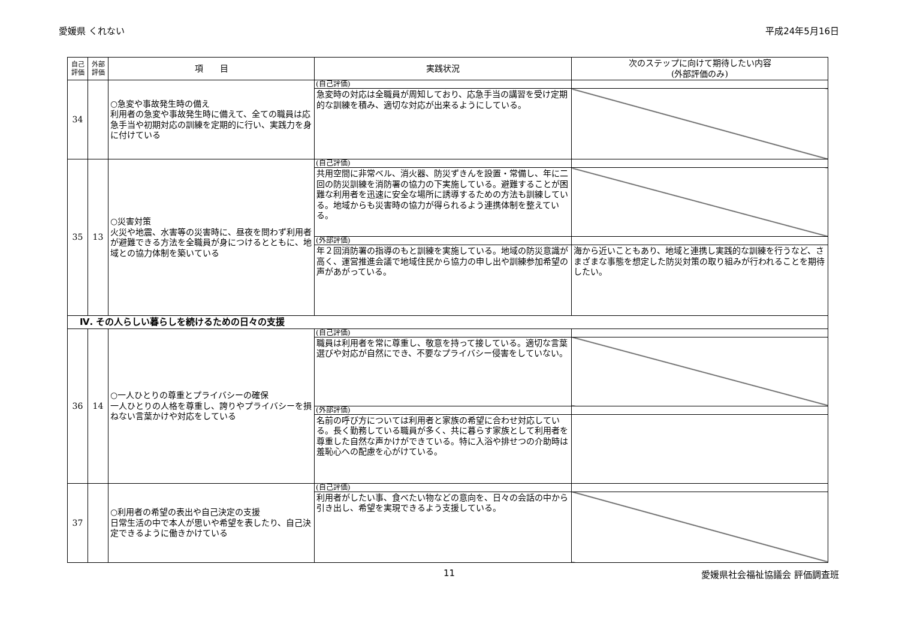愛媛県 くれない 平成24年5月16日
| 自己 評価 | 外部 評価 | 項 目 | 実践状況 | 次のステップに向けて期待したい内容 (外部評価のみ) |
| --- | --- | --- | --- | --- |
| 34 | | ○急変や事故発生時の備え 利用者の急変や事故発生時に備えて、全ての職員は応急手当や初期対応の訓練を定期的に行い、実践力を身に付けている | (自己評価) | |
| | | | 急変時の対応は全職員が周知しており、応急手当の講習を受け定期的な訓練を積み、適切な対応が出来るようにしている。 | |
| 35 | 13 | ○災害対策 火災や地震、水害等の災害時に、昼夜を問わず利用者が避難できる方法を全職員が身につけるとともに、地域との協力体制を築いている | (自己評価) | |
| | | | 共用空間に非常ベル、消火器、防災ずきんを設置・常備し、年に二回の防災訓練を消防署の協力の下実施している。避難することが困難な利用者を迅速に安全な場所に誘導するための方法も訓練している。地域からも災害時の協力が得られるよう連携体制を整えている。 | |
| | | | (外部評価) | |
| | | | 年２回消防署の指導のもと訓練を実施している。地域の防災意識が高く、運営推進会議で地域住民から協力の申し出や訓練参加希望の声があがっている。 | 海から近いこともあり、地域と連携し実践的な訓練を行うなど、さまざまな事態を想定した防災対策の取り組みが行われることを期待したい。 |
| Ⅳ. その人らしい暮らしを続けるための日々の支援 | | | | |
| 36 | 14 | ○一人ひとりの尊重とプライバシーの確保 一人ひとりの人格を尊重し、誇りやプライバシーを損ねない言葉かけや対応をしている | (自己評価) | |
| | | | 職員は利用者を常に尊重し、敬意を持って接している。適切な言葉選びや対応が自然にでき、不要なプライバシー侵害をしていない。 | |
| | | | (外部評価) | |
| | | | 名前の呼び方については利用者と家族の希望に合わせ対応している。長く勤務している職員が多く、共に暮らす家族として利用者を尊重した自然な声かけができている。特に入浴や排せつの介助時は羞恥心への配慮を心がけている。 | |
| 37 | | ○利用者の希望の表出や自己決定の支援 日常生活の中で本人が思いや希望を表したり、自己決定できるように働きかけている | (自己評価) | |
| | | | 利用者がしたい事、食べたい物などの意向を、日々の会話の中から引き出し、希望を実現できるよう支援している。 | |
11 愛媛県社会福祉協議会 評価調査班